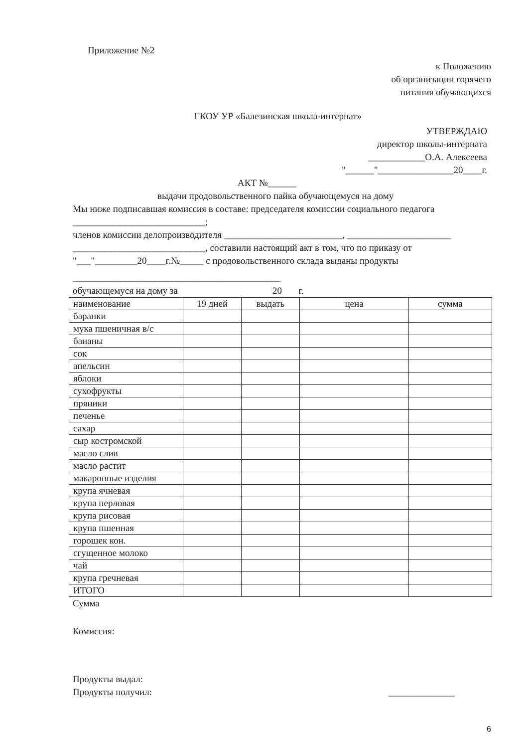Приложение №2
к Положению
об организации горячего
питания обучающихся
ГКОУ УР «Балезинская школа-интернат»
УТВЕРЖДАЮ
директор школы-интерната
____________О.А. Алексеева
"______"________________20____г.
АКТ №______
выдачи продовольственного пайка обучающемуся на дому
Мы ниже подписавшая комиссия в составе: председателя комиссии социального педагога
____________________________;
членов комиссии делопроизводителя _________________________, ______________________
____________________________, составили настоящий акт в том, что по приказу от
"___"_________20____г.№_____ с продовольственного склада выданы продукты
____________________________________________
обучающемуся на дому за 20 г.
| наименование | 19 дней | выдать | цена | сумма |
| баранки | | | | |
| мука пшеничная в/с | | | | |
| бананы | | | | |
| сок | | | | |
| апельсин | | | | |
| яблоки | | | | |
| сухофрукты | | | | |
| пряники | | | | |
| печенье | | | | |
| сахар | | | | |
| сыр костромской | | | | |
| масло слив | | | | |
| масло растит | | | | |
| макаронные изделия | | | | |
| крупа ячневая | | | | |
| крупа перловая | | | | |
| крупа рисовая | | | | |
| крупа пшенная | | | | |
| горошек кон. | | | | |
| сгущенное молоко | | | | |
| чай | | | | |
| крупа гречневая | | | | |
| ИТОГО | | | | |
Сумма
Комиссия:
Продукты выдал:
Продукты получил: ______________
6